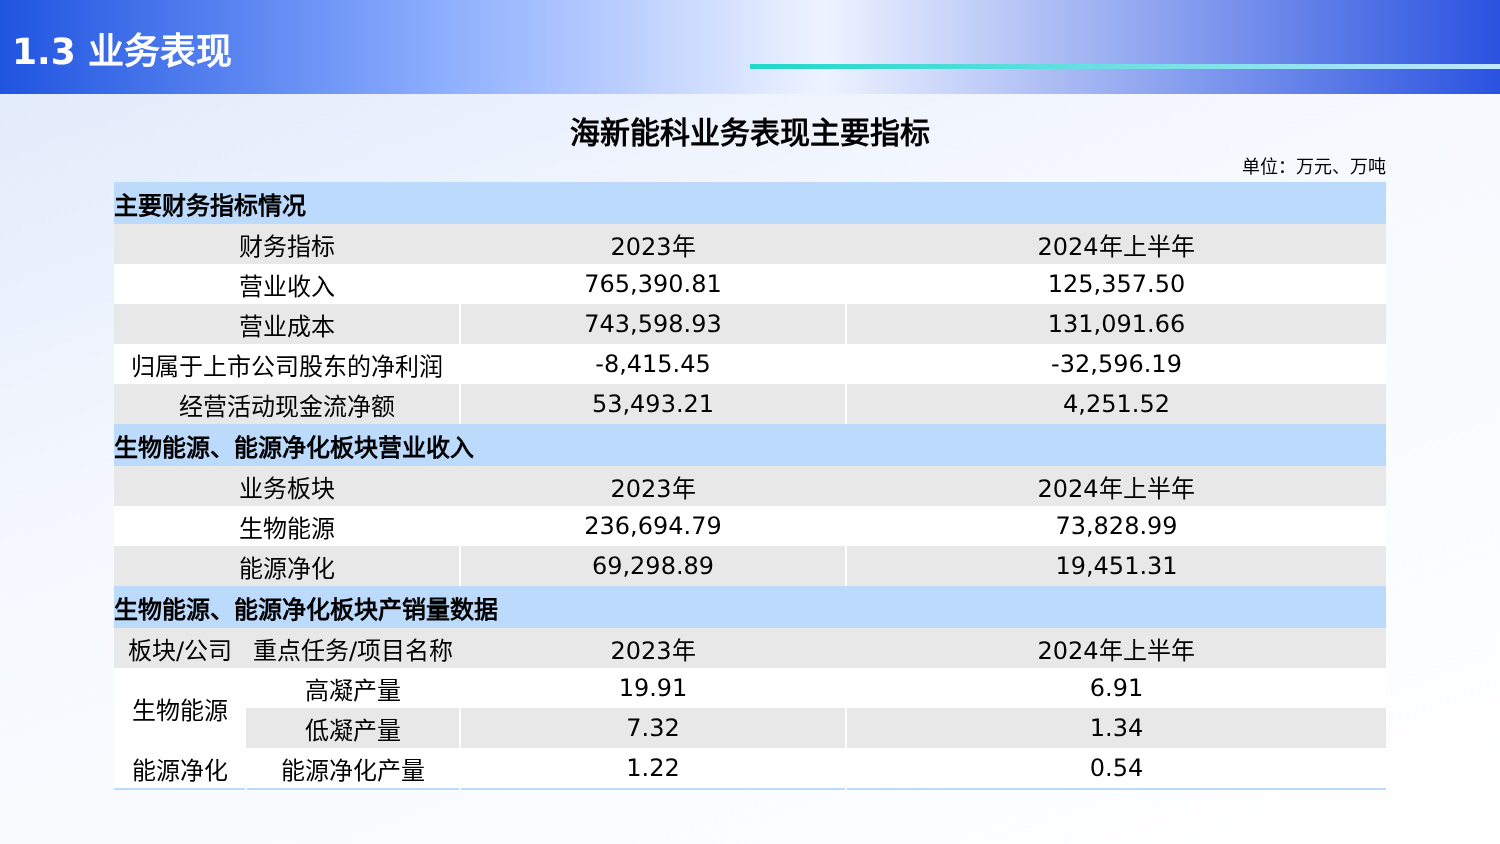1.3 业务表现
海新能科业务表现主要指标
单位：万元、万吨
| 主要财务指标情况 | | | |
| 财务指标 | | 2023年 | 2024年上半年 |
| 营业收入 | | 765,390.81 | 125,357.50 |
| 营业成本 | | 743,598.93 | 131,091.66 |
| 归属于上市公司股东的净利润 | | -8,415.45 | -32,596.19 |
| 经营活动现金流净额 | | 53,493.21 | 4,251.52 |
| 生物能源、能源净化板块营业收入 | | | |
| 业务板块 | | 2023年 | 2024年上半年 |
| 生物能源 | | 236,694.79 | 73,828.99 |
| 能源净化 | | 69,298.89 | 19,451.31 |
| 生物能源、能源净化板块产销量数据 | | | |
| 板块/公司 | 重点任务/项目名称 | 2023年 | 2024年上半年 |
| 生物能源 | 高凝产量 | 19.91 | 6.91 |
| | 低凝产量 | 7.32 | 1.34 |
| 能源净化 | 能源净化产量 | 1.22 | 0.54 |